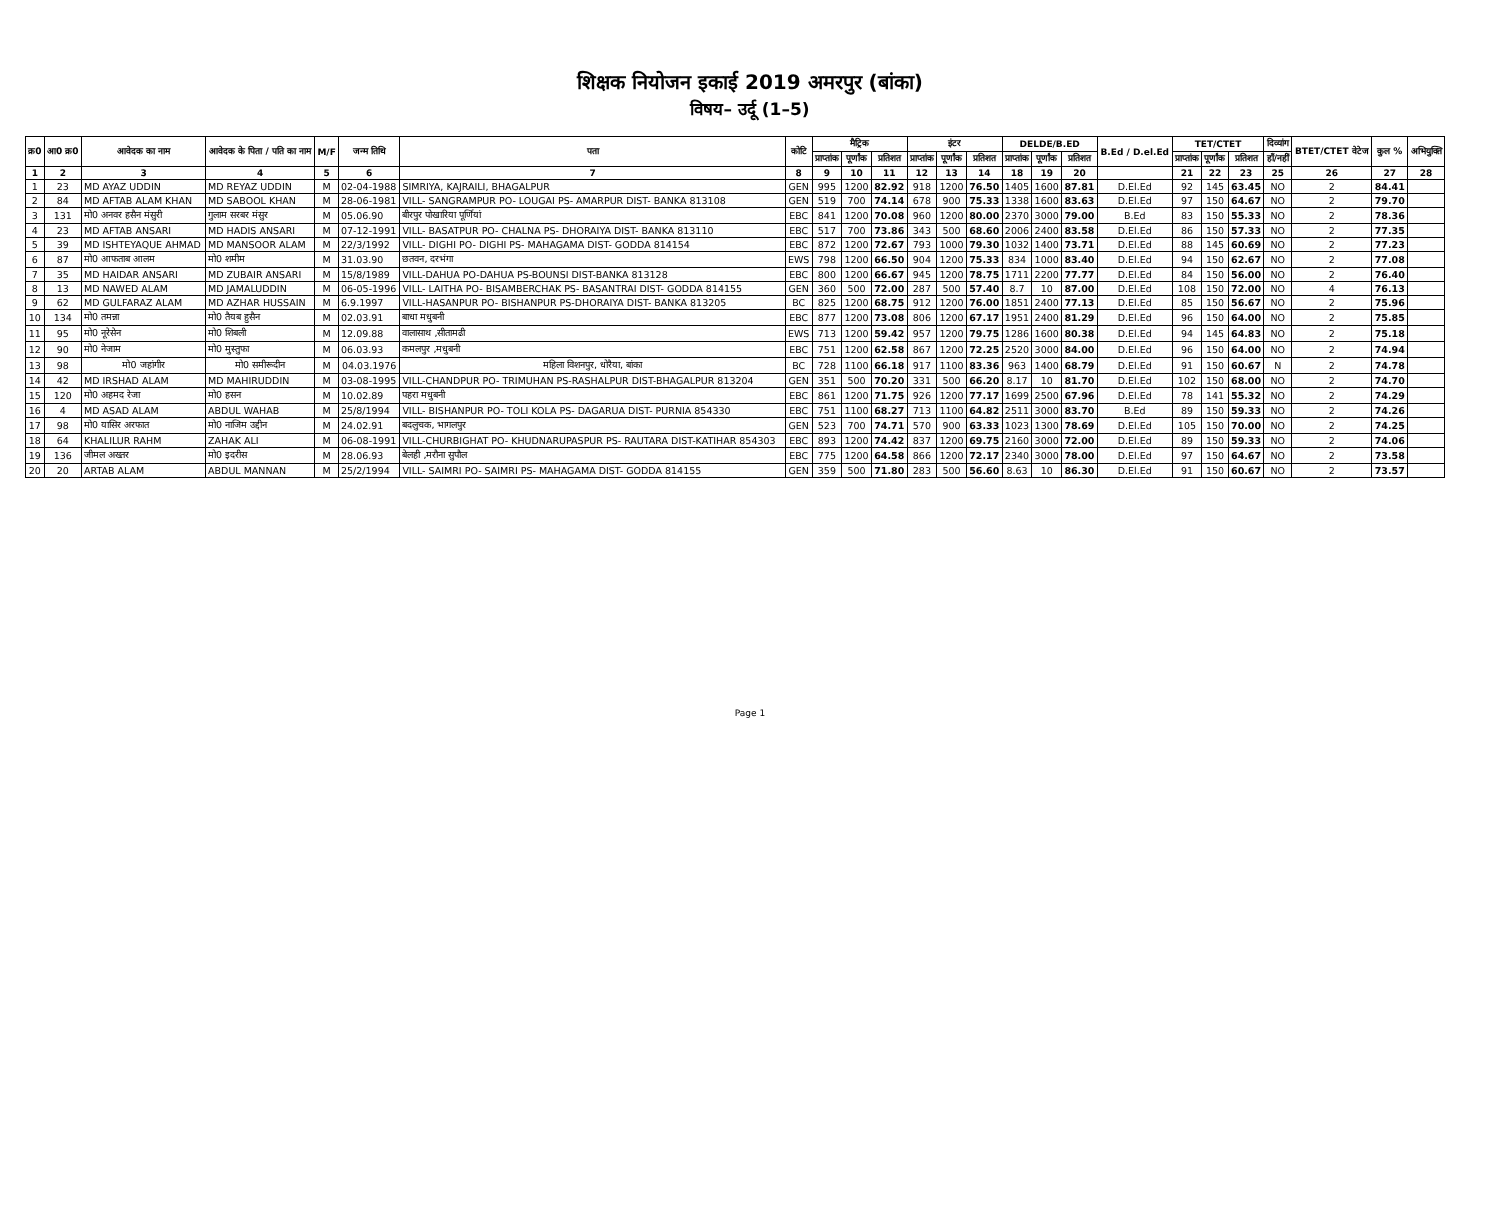शिक्षक नियोजन इकाई 2019 अमरपुर (बांका)
विषय– उर्दू (1–5)
| क्र0 | आ0 क्र0 | आवेदक का नाम | आवेदक के पिता / पति का नाम | M/F | जन्म तिथि | पता | कोटि | मैट्रिक | | | इंटर | | | DELDE/B.ED | | | B.Ed / D.el.Ed | TET/CTET | | | दिव्यांग | BTET/CTET वेटेज | कुल % | अभियुक्ति |
| --- | --- | --- | --- | --- | --- | --- | --- | --- | --- | --- | --- | --- | --- | --- | --- | --- | --- | --- | --- | --- | --- | --- | --- | --- |
| | | | | | | | | प्राप्तांक | पूर्णांक | प्रतिशत | प्राप्तांक | पूर्णांक | प्रतिशत | प्राप्तांक | पूर्णांक | प्रतिशत | | प्राप्तांक | पूर्णांक | प्रतिशत | हाँ/नहीं | | | |
| 1 | 2 | 3 | 4 | 5 | 6 | 7 | 8 | 9 | 10 | 11 | 12 | 13 | 14 | 18 | 19 | 20 | | 21 | 22 | 23 | 25 | 26 | 27 | 28 |
| 1 | 23 | MD AYAZ UDDIN | MD REYAZ UDDIN | M | 02-04-1988 | SIMRIYA, KAJRAILI, BHAGALPUR | GEN | 995 | 1200 | 82.92 | 918 | 1200 | 76.50 | 1405 | 1600 | 87.81 | D.El.Ed | 92 | 145 | 63.45 | NO | 2 | 84.41 | |
| 2 | 84 | MD AFTAB ALAM KHAN | MD SABOOL KHAN | M | 28-06-1981 | VILL- SANGRAMPUR PO- LOUGAI PS- AMARPUR DIST- BANKA 813108 | GEN | 519 | 700 | 74.14 | 678 | 900 | 75.33 | 1338 | 1600 | 83.63 | D.El.Ed | 97 | 150 | 64.67 | NO | 2 | 79.70 | |
| 3 | 131 | मो0 अनवर हसैन मंसुरी | गुलाम सरबर मंसुर | M | 05.06.90 | बीरपुर पोखारिया पूर्णियां | EBC | 841 | 1200 | 70.08 | 960 | 1200 | 80.00 | 2370 | 3000 | 79.00 | B.Ed | 83 | 150 | 55.33 | NO | 2 | 78.36 | |
| 4 | 23 | MD AFTAB ANSARI | MD HADIS ANSARI | M | 07-12-1991 | VILL- BASATPUR PO- CHALNA PS- DHORAIYA DIST- BANKA 813110 | EBC | 517 | 700 | 73.86 | 343 | 500 | 68.60 | 2006 | 2400 | 83.58 | D.El.Ed | 86 | 150 | 57.33 | NO | 2 | 77.35 | |
| 5 | 39 | MD ISHTEYAQUE AHMAD | MD MANSOOR ALAM | M | 22/3/1992 | VILL- DIGHI PO- DIGHI PS- MAHAGAMA DIST- GODDA 814154 | EBC | 872 | 1200 | 72.67 | 793 | 1000 | 79.30 | 1032 | 1400 | 73.71 | D.El.Ed | 88 | 145 | 60.69 | NO | 2 | 77.23 | |
| 6 | 87 | मो0 आफताब आलम | मो0 शमीम | M | 31.03.90 | छतवन, दरभंगा | EWS | 798 | 1200 | 66.50 | 904 | 1200 | 75.33 | 834 | 1000 | 83.40 | D.El.Ed | 94 | 150 | 62.67 | NO | 2 | 77.08 | |
| 7 | 35 | MD HAIDAR ANSARI | MD ZUBAIR ANSARI | M | 15/8/1989 | VILL-DAHUA PO-DAHUA PS-BOUNSI DIST-BANKA 813128 | EBC | 800 | 1200 | 66.67 | 945 | 1200 | 78.75 | 1711 | 2200 | 77.77 | D.El.Ed | 84 | 150 | 56.00 | NO | 2 | 76.40 | |
| 8 | 13 | MD NAWED ALAM | MD JAMALUDDIN | M | 06-05-1996 | VILL- LAITHA PO- BISAMBERCHAK PS- BASANTRAI DIST- GODDA 814155 | GEN | 360 | 500 | 72.00 | 287 | 500 | 57.40 | 8.7 | 10 | 87.00 | D.El.Ed | 108 | 150 | 72.00 | NO | 4 | 76.13 | |
| 9 | 62 | MD GULFARAZ ALAM | MD AZHAR HUSSAIN | M | 6.9.1997 | VILL-HASANPUR PO- BISHANPUR PS-DHORAIYA DIST- BANKA 813205 | BC | 825 | 1200 | 68.75 | 912 | 1200 | 76.00 | 1851 | 2400 | 77.13 | D.El.Ed | 85 | 150 | 56.67 | NO | 2 | 75.96 | |
| 10 | 134 | मो0 तमन्ना | मो0 तैयब हुसैन | M | 02.03.91 | बाधा मधुबनी | EBC | 877 | 1200 | 73.08 | 806 | 1200 | 67.17 | 1951 | 2400 | 81.29 | D.El.Ed | 96 | 150 | 64.00 | NO | 2 | 75.85 | |
| 11 | 95 | मो0 नूरेसेन | मो0 शिबली | M | 12.09.88 | वालासाथ ,सीतामढी | EWS | 713 | 1200 | 59.42 | 957 | 1200 | 79.75 | 1286 | 1600 | 80.38 | D.El.Ed | 94 | 145 | 64.83 | NO | 2 | 75.18 | |
| 12 | 90 | मो0 नेजाम | मो0 मुस्तुफा | M | 06.03.93 | कमलपुर ,मधुबनी | EBC | 751 | 1200 | 62.58 | 867 | 1200 | 72.25 | 2520 | 3000 | 84.00 | D.El.Ed | 96 | 150 | 64.00 | NO | 2 | 74.94 | |
| 13 | 98 | मो0 जहांगीर | मो0 समीरूदीन | M | 04.03.1976 | महिला विशनपुर, धोरैया, बांका | BC | 728 | 1100 | 66.18 | 917 | 1100 | 83.36 | 963 | 1400 | 68.79 | D.El.Ed | 91 | 150 | 60.67 | N | 2 | 74.78 | |
| 14 | 42 | MD IRSHAD ALAM | MD MAHIRUDDIN | M | 03-08-1995 | VILL-CHANDPUR PO- TRIMUHAN PS-RASHALPUR DIST-BHAGALPUR 813204 | GEN | 351 | 500 | 70.20 | 331 | 500 | 66.20 | 8.17 | 10 | 81.70 | D.El.Ed | 102 | 150 | 68.00 | NO | 2 | 74.70 | |
| 15 | 120 | मो0 अहमद रेजा | मो0 हसन | M | 10.02.89 | पहरा मधुबनी | EBC | 861 | 1200 | 71.75 | 926 | 1200 | 77.17 | 1699 | 2500 | 67.96 | D.El.Ed | 78 | 141 | 55.32 | NO | 2 | 74.29 | |
| 16 | 4 | MD ASAD ALAM | ABDUL WAHAB | M | 25/8/1994 | VILL- BISHANPUR PO- TOLI KOLA PS- DAGARUA DIST- PURNIA 854330 | EBC | 751 | 1100 | 68.27 | 713 | 1100 | 64.82 | 2511 | 3000 | 83.70 | B.Ed | 89 | 150 | 59.33 | NO | 2 | 74.26 | |
| 17 | 98 | मो0 यासिर अरफात | मो0 नाजिम उद्दीन | M | 24.02.91 | बदलुचक, भागलपुर | GEN | 523 | 700 | 74.71 | 570 | 900 | 63.33 | 1023 | 1300 | 78.69 | D.El.Ed | 105 | 150 | 70.00 | NO | 2 | 74.25 | |
| 18 | 64 | KHALILUR RAHM | ZAHAK ALI | M | 06-08-1991 | VILL-CHURBIGHAT PO- KHUDNARUPASPUR PS- RAUTARA DIST-KATIHAR 854303 | EBC | 893 | 1200 | 74.42 | 837 | 1200 | 69.75 | 2160 | 3000 | 72.00 | D.El.Ed | 89 | 150 | 59.33 | NO | 2 | 74.06 | |
| 19 | 136 | जीमल अख्तर | मो0 इदरीस | M | 28.06.93 | बेलही ,मरौना सुपौल | EBC | 775 | 1200 | 64.58 | 866 | 1200 | 72.17 | 2340 | 3000 | 78.00 | D.El.Ed | 97 | 150 | 64.67 | NO | 2 | 73.58 | |
| 20 | 20 | ARTAB ALAM | ABDUL MANNAN | M | 25/2/1994 | VILL- SAIMRI PO- SAIMRI PS- MAHAGAMA DIST- GODDA 814155 | GEN | 359 | 500 | 71.80 | 283 | 500 | 56.60 | 8.63 | 10 | 86.30 | D.El.Ed | 91 | 150 | 60.67 | NO | 2 | 73.57 | |
Page 1